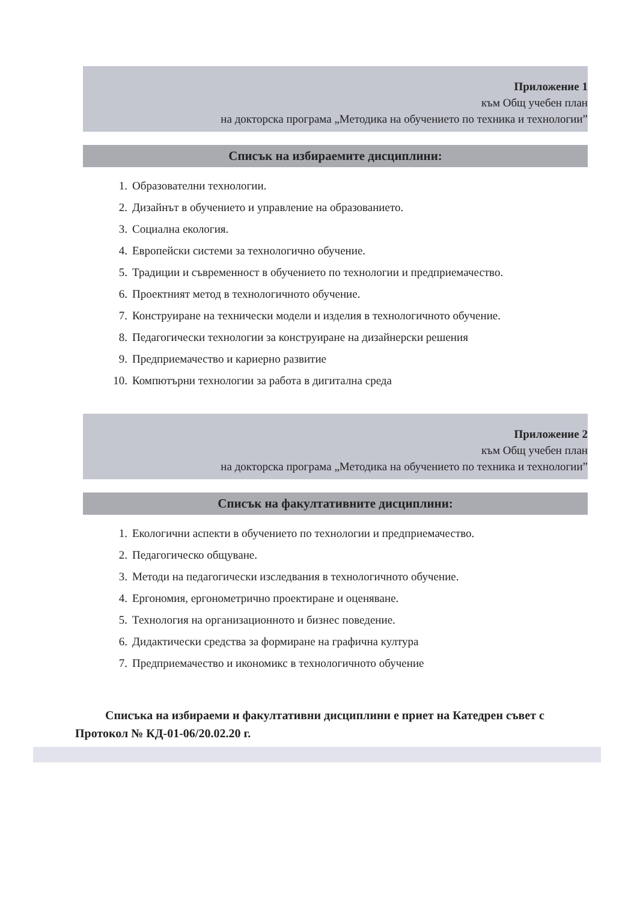Приложение 1
към Общ учебен план
на докторска програма „Методика на обучението по техника и технологии”
Списък на избираемите дисциплини:
1. Образователни технологии.
2. Дизайнът в обучението и управление на образованието.
3. Социална екология.
4. Европейски системи за технологично обучение.
5. Традиции и съвременност в обучението по технологии и предприемачество.
6. Проектният метод в технологичното обучение.
7. Конструиране на технически модели и изделия в технологичното обучение.
8. Педагогически технологии за конструиране на дизайнерски решения
9. Предприемачество и кариерно развитие
10. Компютърни технологии за работа в дигитална среда
Приложение 2
към Общ учебен план
на докторска програма „Методика на обучението по техника и технологии”
Списък на факултативните дисциплини:
1. Екологични аспекти в обучението по технологии и предприемачество.
2. Педагогическо общуване.
3. Методи на педагогически изследвания в технологичното обучение.
4. Ергономия, ергонометрично проектиране и оценяване.
5. Технология на организационното и бизнес поведение.
6. Дидактически средства за формиране на графична култура
7. Предприемачество и икономикс в технологичното обучение
Списъка на избираеми и факултативни дисциплини е приет на Катедрен съвет с Протокол № КД-01-06/20.02.20 г.